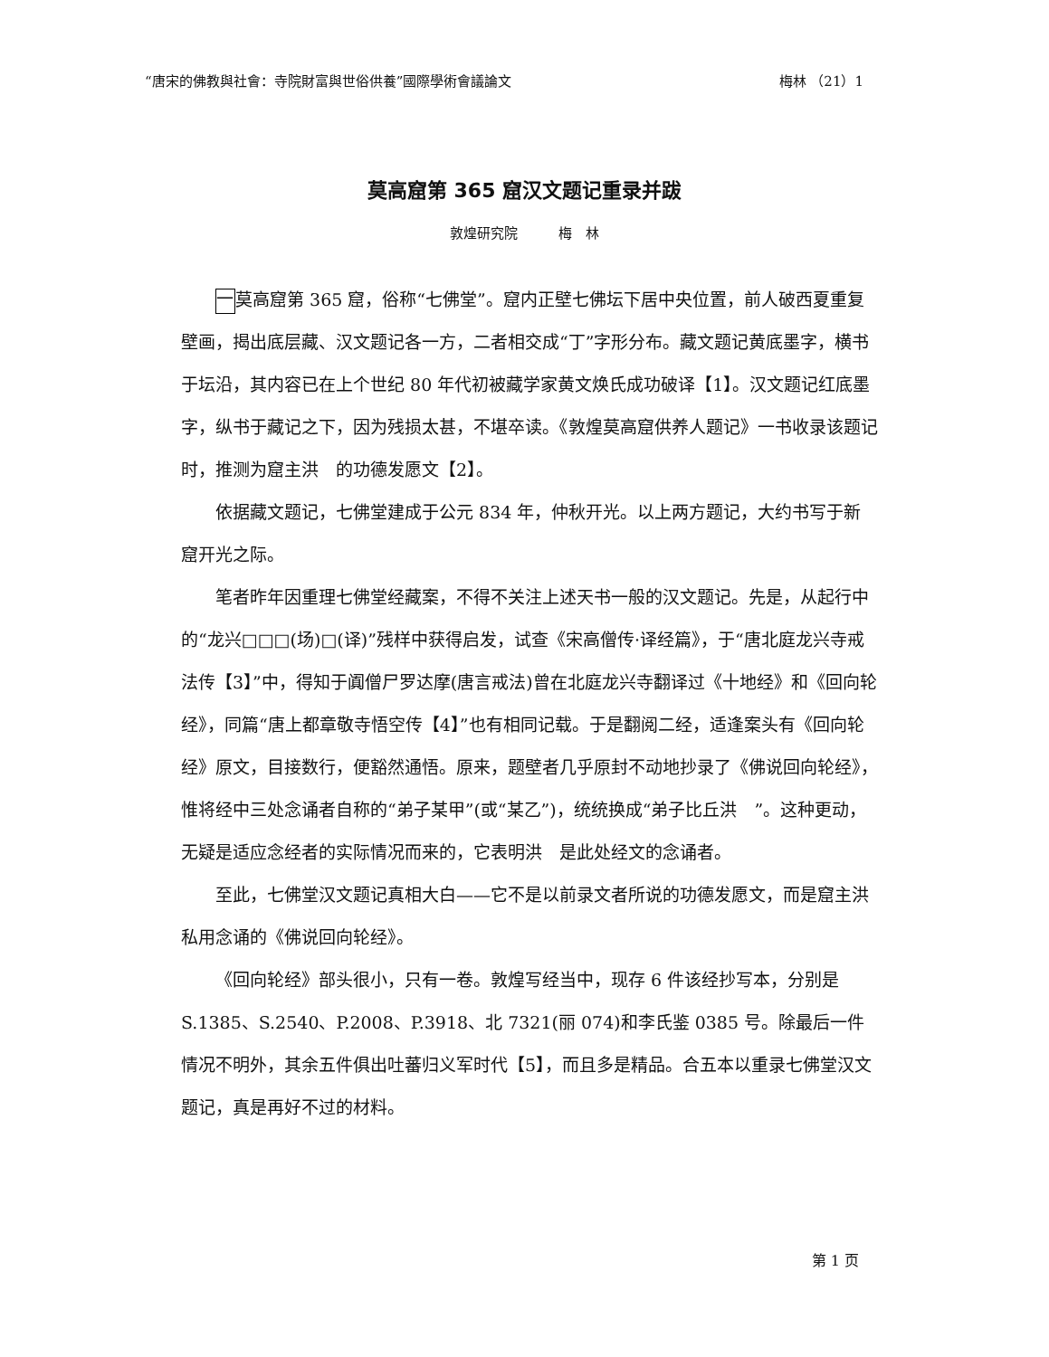“唐宋的佛教與社會：寺院財富與世俗供養”國際學術會議論文 梅林 （21）1
莫高窟第 365 窟汉文题记重录并跋
敦煌研究院　　　梅　林
一 莫高窟第 365 窟，俗称“七佛堂”。窟内正壁七佛坛下居中央位置，前人破西夏重复壁画，揭出底层藏、汉文题记各一方，二者相交成“丁”字形分布。藏文题记黄底墨字，横书于坛沿，其内容已在上个世纪 80 年代初被藏学家黄文焕氏成功破译【1】。汉文题记红底墨字，纵书于藏记之下，因为残损太甚，不堪卒读。《敦煌莫高窟供养人题记》一书收录该题记时，推测为窟主洪　的功德发愿文【2】。
依据藏文题记，七佛堂建成于公元 834 年，仲秋开光。以上两方题记，大约书写于新窟开光之际。
笔者昨年因重理七佛堂经藏案，不得不关注上述天书一般的汉文题记。先是，从起行中的“龙兴□□□(场)□(译)”残样中获得启发，试查《宋高僧传·译经篇》，于“唐北庭龙兴寺戒法传【3】”中，得知于阗僧尸罗达摩(唐言戒法)曾在北庭龙兴寺翻译过《十地经》和《回向轮经》，同篇“唐上都章敬寺悟空传【4】”也有相同记载。于是翻阅二经，适逢案头有《回向轮经》原文，目接数行，便豁然通悟。原来，题壁者几乎原封不动地抄录了《佛说回向轮经》，惟将经中三处念诵者自称的“弟子某甲”(或“某乙”)，统统换成“弟子比丘洪　”。这种更动，无疑是适应念经者的实际情况而来的，它表明洪　是此处经文的念诵者。
至此，七佛堂汉文题记真相大白——它不是以前录文者所说的功德发愿文，而是窟主洪　私用念诵的《佛说回向轮经》。
《回向轮经》部头很小，只有一卷。敦煌写经当中，现存 6 件该经抄写本，分别是 S.1385、S.2540、P.2008、P.3918、北 7321(丽 074)和李氏鉴 0385 号。除最后一件情况不明外，其余五件俱出吐蕃归义军时代【5】，而且多是精品。合五本以重录七佛堂汉文题记，真是再好不过的材料。
第 1 页